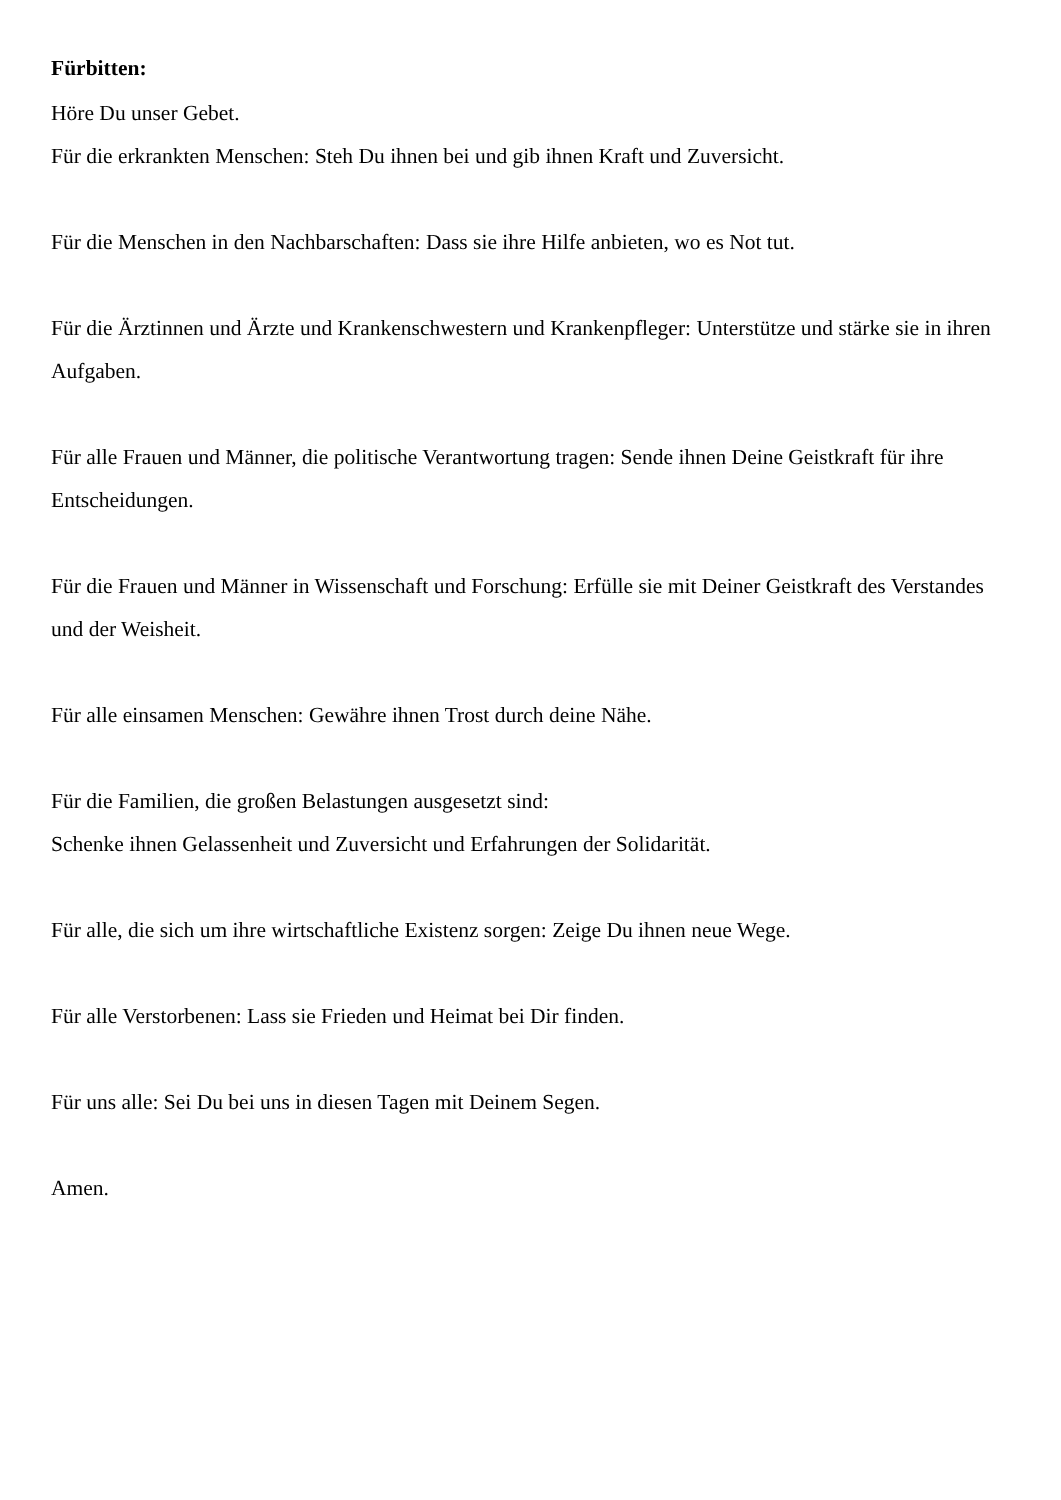Fürbitten:
Höre Du unser Gebet.
Für die erkrankten Menschen: Steh Du ihnen bei und gib ihnen Kraft und Zuversicht.
Für die Menschen in den Nachbarschaften: Dass sie ihre Hilfe anbieten, wo es Not tut.
Für die Ärztinnen und Ärzte und Krankenschwestern und Krankenpfleger: Unterstütze und stärke sie in ihren Aufgaben.
Für alle Frauen und Männer, die politische Verantwortung tragen: Sende ihnen Deine Geistkraft für ihre Entscheidungen.
Für die Frauen und Männer in Wissenschaft und Forschung: Erfülle sie mit Deiner Geistkraft des Verstandes und der Weisheit.
Für alle einsamen Menschen: Gewähre ihnen Trost durch deine Nähe.
Für die Familien, die großen Belastungen ausgesetzt sind:
Schenke ihnen Gelassenheit und Zuversicht und Erfahrungen der Solidarität.
Für alle, die sich um ihre wirtschaftliche Existenz sorgen: Zeige Du ihnen neue Wege.
Für alle Verstorbenen: Lass sie Frieden und Heimat bei Dir finden.
Für uns alle: Sei Du bei uns in diesen Tagen mit Deinem Segen.
Amen.